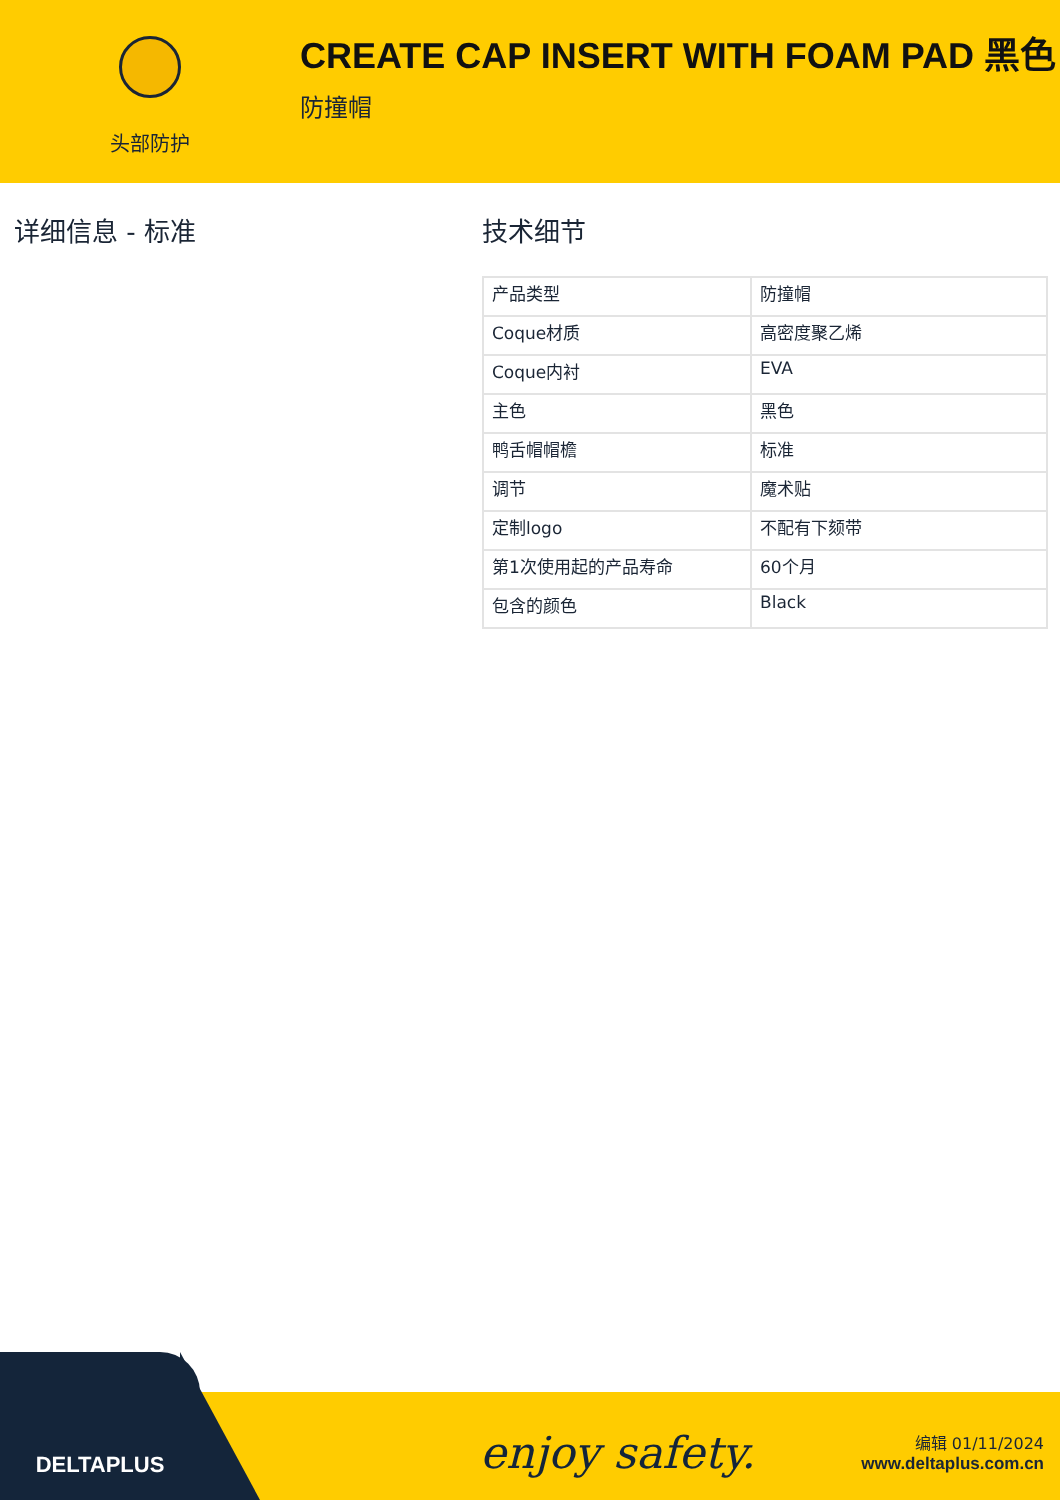头部防护
CREATE CAP INSERT WITH FOAM PAD 黑色
防撞帽
详细信息 - 标准 技术细节
| 产品类型 | 防撞帽 |
| Coque材质 | 高密度聚乙烯 |
| Coque内衬 | EVA |
| 主色 | 黑色 |
| 鸭舌帽帽檐 | 标准 |
| 调节 | 魔术贴 |
| 定制logo | 不配有下颏带 |
| 第1次使用起的产品寿命 | 60个月 |
| 包含的颜色 | Black |
DELTAPLUS
enjoy safety.
编辑 01/11/2024
www.deltaplus.com.cn